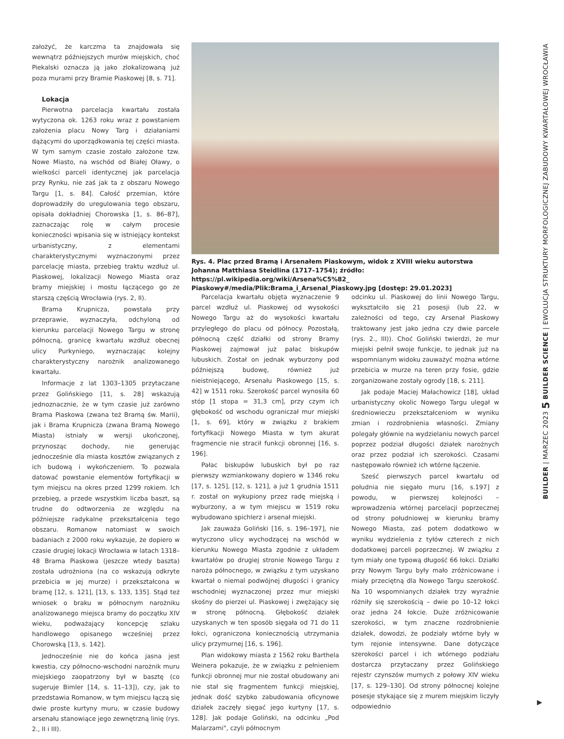założyć, że karczma ta znajdowała się wewnątrz późniejszych murów miejskich, choć Piekalski oznacza ją jako zlokalizowaną już poza murami przy Bramie Piaskowej [8, s. 71].
Lokacja
Pierwotna parcelacja kwartału została wytyczona ok. 1263 roku wraz z powstaniem założenia placu Nowy Targ i działaniami dążącymi do uporządkowania tej części miasta. W tym samym czasie zostało założone tzw. Nowe Miasto, na wschód od Białej Oławy, o wielkości parceli identycznej jak parcelacja przy Rynku, nie zaś jak ta z obszaru Nowego Targu [1, s. 84]. Całość przemian, które doprowadziły do uregulowania tego obszaru, opisała dokładniej Chorowska [1, s. 86–87], zaznaczając rolę w całym procesie konieczności wpisania się w istniejący kontekst urbanistyczny, z elementami charakterystycznymi wyznaczonymi przez parcelację miasta, przebieg traktu wzdłuż ul. Piaskowej, lokalizacji Nowego Miasta oraz bramy miejskiej i mostu łączącego go ze starszą częścią Wrocławia (rys. 2, II).
Brama Krupnicza, powstała przy przeprawie, wyznaczyła, odchyloną od kierunku parcelacji Nowego Targu w stronę północną, granicę kwartału wzdłuż obecnej ulicy Purkyniego, wyznaczając kolejny charakterystyczny narożnik analizowanego kwartału.
Informacje z lat 1303–1305 przytaczane przez Golińskiego [11, s. 28] wskazują jednoznacznie, że w tym czasie już zarówno Brama Piaskowa (zwana też Bramą św. Marii), jak i Brama Krupnicza (zwana Bramą Nowego Miasta) istniały w wersji ukończonej, przynosząc dochody, nie generując jednocześnie dla miasta kosztów związanych z ich budową i wykończeniem. To pozwala datować powstanie elementów fortyfikacji w tym miejscu na okres przed 1299 rokiem. Ich przebieg, a przede wszystkim liczba baszt, są trudne do odtworzenia ze względu na późniejsze radykalne przekształcenia tego obszaru. Romanow natomiast w swoich badaniach z 2000 roku wykazuje, że dopiero w czasie drugiej lokacji Wrocławia w latach 1318–48 Brama Piaskowa (jeszcze wtedy baszta) została udrożniona (na co wskazują odkryte przebicia w jej murze) i przekształcona w bramę [12, s. 121], [13, s. 133, 135]. Stąd też wniosek o braku w północnym narożniku analizowanego miejsca bramy do początku XIV wieku, podważający koncepcję szlaku handlowego opisanego wcześniej przez Chorowską [13, s. 142].
Jednocześnie nie do końca jasna jest kwestia, czy północno-wschodni narożnik muru miejskiego zaopatrzony był w basztę (co sugeruje Bimler [14, s. 11–13]), czy, jak to przedstawia Romanow, w tym miejscu łączą się dwie proste kurtyny muru, w czasie budowy arsenału stanowiące jego zewnętrzną linię (rys. 2., II i III).
Rys. 4. Plac przed Bramą i Arsenałem Piaskowym, widok z XVIII wieku autorstwa Johanna Matthiasa Steidlina (1717–1754); źródło: https://pl.wikipedia.org/wiki/Arsena%C5%82_ Piaskowy#/media/Plik:Brama_i_Arsenal_Piaskowy.jpg [dostęp: 29.01.2023]
Parcelacja kwartału objęta wyznaczenie 9 parcel wzdłuż ul. Piaskowej od wysokości Nowego Targu aż do wysokości kwartału przyległego do placu od północy. Pozostałą, północną część działki od strony Bramy Piaskowej zajmował już pałac biskupów lubuskich. Został on jednak wyburzony pod późniejszą budowę, również już nieistniejącego, Arsenału Piaskowego [15, s. 42] w 1511 roku. Szerokość parcel wynosiła 60 stóp [1 stopa = 31,3 cm], przy czym ich głębokość od wschodu ograniczał mur miejski [1, s. 69], który w związku z brakiem fortyfikacji Nowego Miasta w tym akurat fragmencie nie stracił funkcji obronnej [16, s. 196].
Pałac biskupów lubuskich był po raz pierwszy wzmiankowany dopiero w 1346 roku [17, s. 125], [12, s. 121], a już 1 grudnia 1511 r. został on wykupiony przez radę miejską i wyburzony, a w tym miejscu w 1519 roku wybudowano spichlerz i arsenał miejski.
Jak zauważa Goliński [16, s. 196–197], nie wytyczono ulicy wychodzącej na wschód w kierunku Nowego Miasta zgodnie z układem kwartałów po drugiej stronie Nowego Targu z naroża północnego, w związku z tym uzyskano kwartał o niemal podwójnej długości i granicy wschodniej wyznaczonej przez mur miejski skośny do pierzei ul. Piaskowej i zwężający się w stronę północną. Głębokość działek uzyskanych w ten sposób sięgała od 71 do 11 łokci, ograniczona koniecznością utrzymania ulicy przymurnej [16, s. 196].
Plan widokowy miasta z 1562 roku Barthela Weinera pokazuje, że w związku z pełnieniem funkcji obronnej mur nie został obudowany ani nie stał się fragmentem funkcji miejskiej, jednak dość szybko zabudowania oficynowe działek zaczęły sięgać jego kurtyny [17, s. 128]. Jak podaje Goliński, na odcinku „Pod Malarzami", czyli północnym
odcinku ul. Piaskowej do linii Nowego Targu, wykształciło się 21 posesji (lub 22, w zależności od tego, czy Arsenał Piaskowy traktowany jest jako jedna czy dwie parcele (rys. 2., III)). Choć Goliński twierdzi, że mur miejski pełnił swoje funkcje, to jednak już na wspomnianym widoku zauważyć można wtórne przebicia w murze na teren przy fosie, gdzie zorganizowane zostały ogrody [18, s. 211].
Jak podaje Maciej Małachowicz [18], układ urbanistyczny okolic Nowego Targu ulegał w średniowieczu przekształceniom w wyniku zmian i rozdrobnienia własności. Zmiany polegały głównie na wydzielaniu nowych parcel poprzez podział długości działek narożnych oraz przez podział ich szerokości. Czasami następowało również ich wtórne łączenie.
Sześć pierwszych parcel kwartału od południa nie sięgało muru [16, s.197] z powodu, w pierwszej kolejności – wprowadzenia wtórnej parcelacji poprzecznej od strony południowej w kierunku bramy Nowego Miasta, zaś potem dodatkowo w wyniku wydzielenia z tyłów czterech z nich dodatkowej parceli poprzecznej. W związku z tym miały one typową długość 66 łokci. Działki przy Nowym Targu były mało zróżnicowane i miały przeciętną dla Nowego Targu szerokość. Na 10 wspomnianych działek trzy wyraźnie różniły się szerokością – dwie po 10–12 łokci oraz jedna 24 łokcie. Duże zróżnicowanie szerokości, w tym znaczne rozdrobnienie działek, dowodzi, że podziały wtórne były w tym rejonie intensywne. Dane dotyczące szerokości parcel i ich wtórnego podziału dostarcza przytaczany przez Golińskiego rejestr czynszów murnych z połowy XIV wieku [17, s. 129–130]. Od strony północnej kolejne posesje stykające się z murem miejskim liczyły odpowiednio
BUILDER | MARZEC 2023 5 BUILDER SCIENCE | EWOLUCJA STRUKTURY MORFOLOGICZNEJ ZABUDOWY KWARTAŁOWEJ WROCŁAWIA
▶